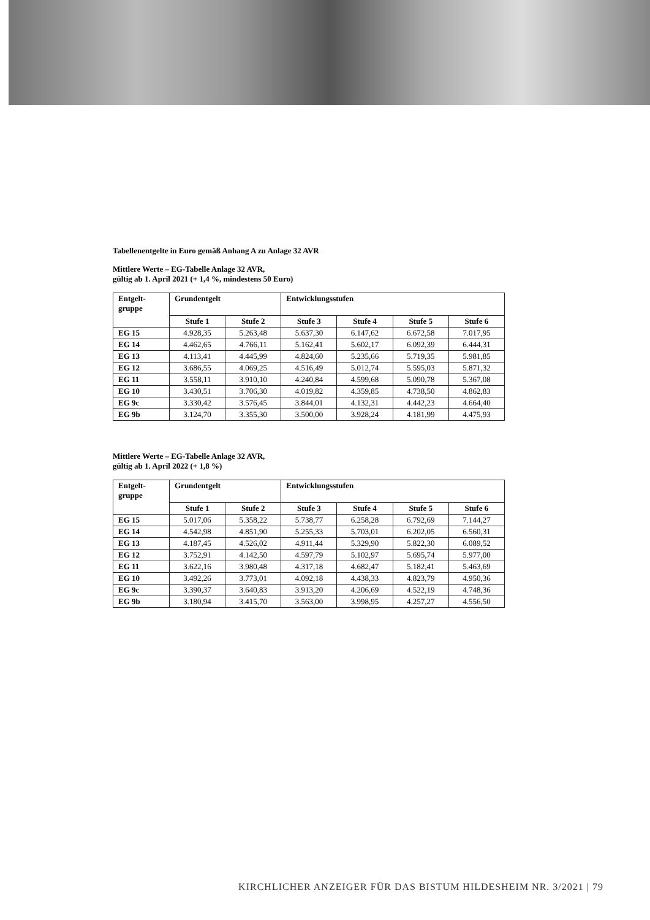Tabellenentgelte in Euro gemäß Anhang A zu Anlage 32 AVR
Mittlere Werte – EG-Tabelle Anlage 32 AVR,
gültig ab 1. April 2021 (+ 1,4 %, mindestens 50 Euro)
| Entgelt- gruppe | Grundentgelt | | Entwicklungsstufen | | | |
| --- | --- | --- | --- | --- | --- | --- |
| | Stufe 1 | Stufe 2 | Stufe 3 | Stufe 4 | Stufe 5 | Stufe 6 |
| EG 15 | 4.928,35 | 5.263,48 | 5.637,30 | 6.147,62 | 6.672,58 | 7.017,95 |
| EG 14 | 4.462,65 | 4.766,11 | 5.162,41 | 5.602,17 | 6.092,39 | 6.444,31 |
| EG 13 | 4.113,41 | 4.445,99 | 4.824,60 | 5.235,66 | 5.719,35 | 5.981,85 |
| EG 12 | 3.686,55 | 4.069,25 | 4.516,49 | 5.012,74 | 5.595,03 | 5.871,32 |
| EG 11 | 3.558,11 | 3.910,10 | 4.240,84 | 4.599,68 | 5.090,78 | 5.367,08 |
| EG 10 | 3.430,51 | 3.706,30 | 4.019,82 | 4.359,85 | 4.738,50 | 4.862,83 |
| EG 9c | 3.330,42 | 3.576,45 | 3.844,01 | 4.132,31 | 4.442,23 | 4.664,40 |
| EG 9b | 3.124,70 | 3.355,30 | 3.500,00 | 3.928,24 | 4.181,99 | 4.475,93 |
Mittlere Werte – EG-Tabelle Anlage 32 AVR,
gültig ab 1. April 2022 (+ 1,8 %)
| Entgelt- gruppe | Grundentgelt | | Entwicklungsstufen | | | |
| --- | --- | --- | --- | --- | --- | --- |
| | Stufe 1 | Stufe 2 | Stufe 3 | Stufe 4 | Stufe 5 | Stufe 6 |
| EG 15 | 5.017,06 | 5.358,22 | 5.738,77 | 6.258,28 | 6.792,69 | 7.144,27 |
| EG 14 | 4.542,98 | 4.851,90 | 5.255,33 | 5.703,01 | 6.202,05 | 6.560,31 |
| EG 13 | 4.187,45 | 4.526,02 | 4.911,44 | 5.329,90 | 5.822,30 | 6.089,52 |
| EG 12 | 3.752,91 | 4.142,50 | 4.597,79 | 5.102,97 | 5.695,74 | 5.977,00 |
| EG 11 | 3.622,16 | 3.980,48 | 4.317,18 | 4.682,47 | 5.182,41 | 5.463,69 |
| EG 10 | 3.492,26 | 3.773,01 | 4.092,18 | 4.438,33 | 4.823,79 | 4.950,36 |
| EG 9c | 3.390,37 | 3.640,83 | 3.913,20 | 4.206,69 | 4.522,19 | 4.748,36 |
| EG 9b | 3.180,94 | 3.415,70 | 3.563,00 | 3.998,95 | 4.257,27 | 4.556,50 |
KIRCHLICHER ANZEIGER FÜR DAS BISTUM HILDESHEIM NR. 3/2021 | 79